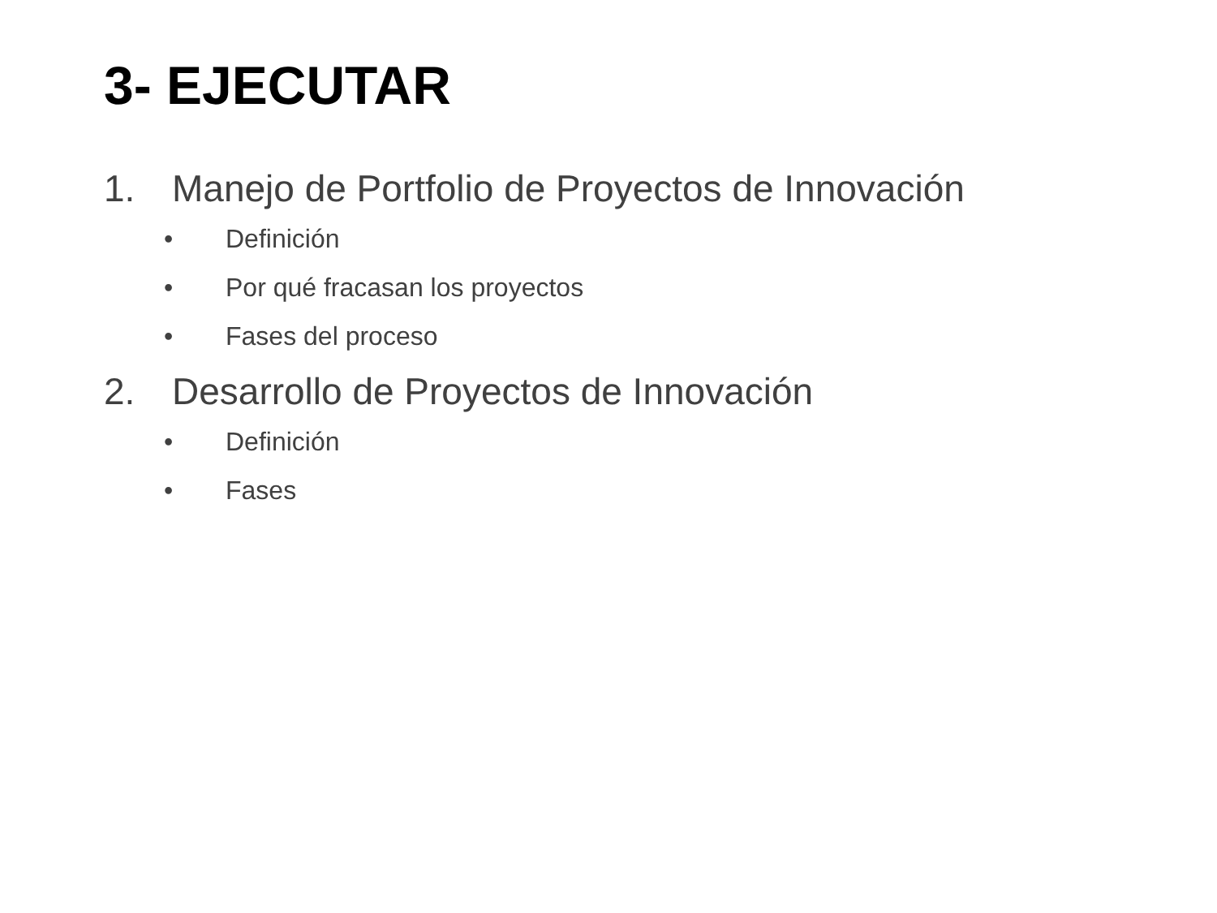3- EJECUTAR
1. Manejo de Portfolio de Proyectos de Innovación
• Definición
• Por qué fracasan los proyectos
• Fases del proceso
2. Desarrollo de Proyectos de Innovación
• Definición
• Fases